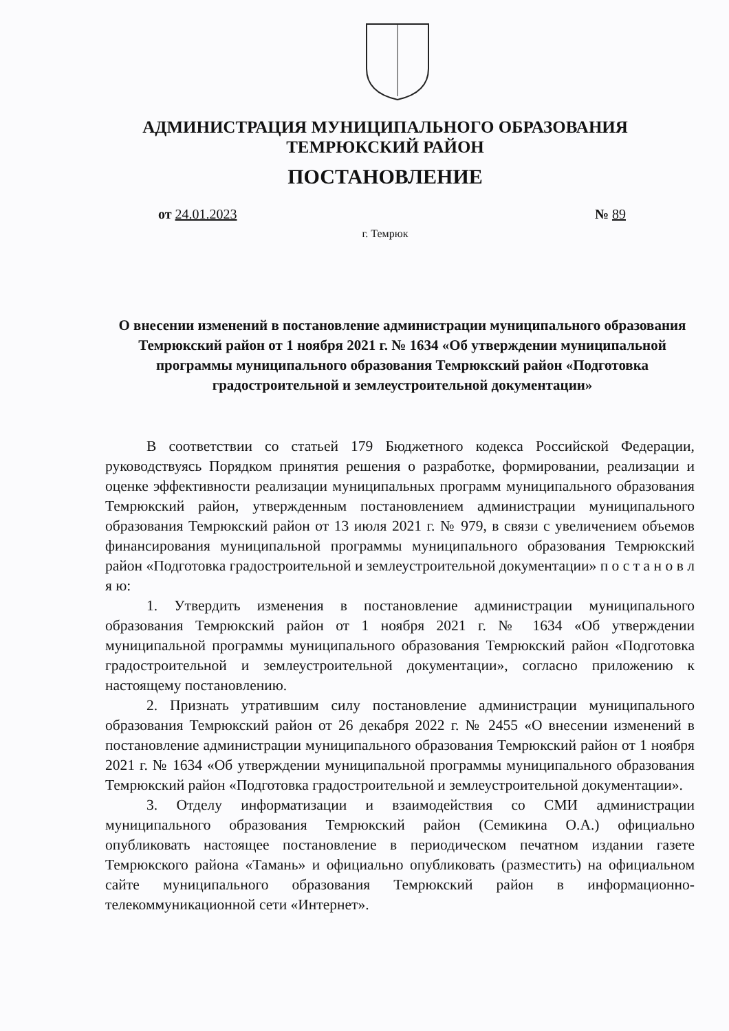АДМИНИСТРАЦИЯ МУНИЦИПАЛЬНОГО ОБРАЗОВАНИЯ
ТЕМРЮКСКИЙ РАЙОН
ПОСТАНОВЛЕНИЕ
от 24.01.2023 № 89
г. Темрюк
О внесении изменений в постановление администрации муниципального образования Темрюкский район от 1 ноября 2021 г. № 1634 «Об утверждении муниципальной программы муниципального образования Темрюкский район «Подготовка градостроительной и землеустроительной документации»
В соответствии со статьей 179 Бюджетного кодекса Российской Федерации, руководствуясь Порядком принятия решения о разработке, формировании, реализации и оценке эффективности реализации муниципальных программ муниципального образования Темрюкский район, утвержденным постановлением администрации муниципального образования Темрюкский район от 13 июля 2021 г. № 979, в связи с увеличением объемов финансирования муниципальной программы муниципального образования Темрюкский район «Подготовка градостроительной и землеустроительной документации» п о с т а н о в л я ю:
1. Утвердить изменения в постановление администрации муниципального образования Темрюкский район от 1 ноября 2021 г. № 1634 «Об утверждении муниципальной программы муниципального образования Темрюкский район «Подготовка градостроительной и землеустроительной документации», согласно приложению к настоящему постановлению.
2. Признать утратившим силу постановление администрации муниципального образования Темрюкский район от 26 декабря 2022 г. № 2455 «О внесении изменений в постановление администрации муниципального образования Темрюкский район от 1 ноября 2021 г. № 1634 «Об утверждении муниципальной программы муниципального образования Темрюкский район «Подготовка градостроительной и землеустроительной документации».
3. Отделу информатизации и взаимодействия со СМИ администрации муниципального образования Темрюкский район (Семикина О.А.) официально опубликовать настоящее постановление в периодическом печатном издании газете Темрюкского района «Тамань» и официально опубликовать (разместить) на официальном сайте муниципального образования Темрюкский район в информационно-телекоммуникационной сети «Интернет».